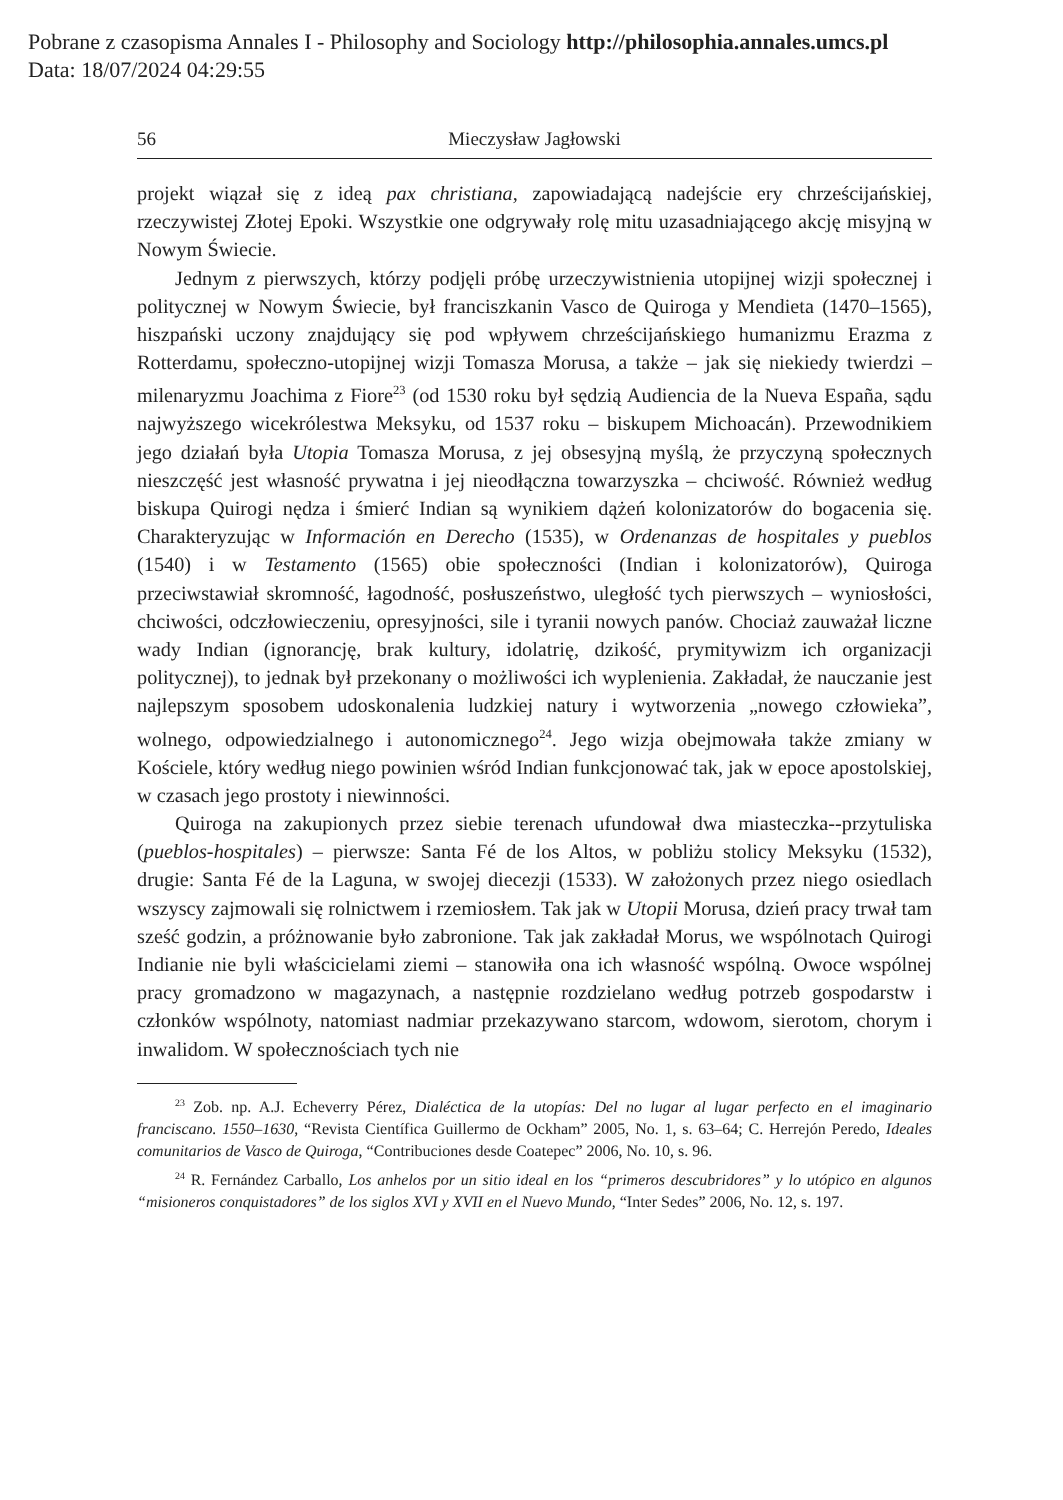Pobrane z czasopisma Annales I - Philosophy and Sociology http://philosophia.annales.umcs.pl
Data: 18/07/2024 04:29:55
56 Mieczysław Jagłowski
projekt wiązał się z ideą pax christiana, zapowiadającą nadejście ery chrześcijańskiej, rzeczywistej Złotej Epoki. Wszystkie one odgrywały rolę mitu uzasadniającego akcję misyjną w Nowym Świecie.
Jednym z pierwszych, którzy podjęli próbę urzeczywistnienia utopijnej wizji społecznej i politycznej w Nowym Świecie, był franciszkanin Vasco de Quiroga y Mendieta (1470–1565), hiszpański uczony znajdujący się pod wpływem chrześcijańskiego humanizmu Erazma z Rotterdamu, społeczno-utopijnej wizji Tomasza Morusa, a także – jak się niekiedy twierdzi – milenaryzmu Joachima z Fiore<sup>23</sup> (od 1530 roku był sędzią Audiencia de la Nueva España, sądu najwyższego wicekrólestwa Meksyku, od 1537 roku – biskupem Michoacán). Przewodnikiem jego działań była Utopia Tomasza Morusa, z jej obsesyjną myślą, że przyczyną społecznych nieszczęść jest własność prywatna i jej nieodłączna towarzyszka – chciwość. Również według biskupa Quirogi nędza i śmierć Indian są wynikiem dążeń kolonizatorów do bogacenia się. Charakteryzując w Información en Derecho (1535), w Ordenanzas de hospitales y pueblos (1540) i w Testamento (1565) obie społeczności (Indian i kolonizatorów), Quiroga przeciwstawiał skromność, łagodność, posłuszeństwo, uległość tych pierwszych – wyniosłości, chciwości, odczłowieczeniu, opresyjności, sile i tyranii nowych panów. Chociaż zauważał liczne wady Indian (ignorancję, brak kultury, idolatrię, dzikość, prymitywizm ich organizacji politycznej), to jednak był przekonany o możliwości ich wyplenienia. Zakładał, że nauczanie jest najlepszym sposobem udoskonalenia ludzkiej natury i wytworzenia „nowego człowieka”, wolnego, odpowiedzialnego i autonomicznego<sup>24</sup>. Jego wizja obejmowała także zmiany w Kościele, który według niego powinien wśród Indian funkcjonować tak, jak w epoce apostolskiej, w czasach jego prostoty i niewinności.
Quiroga na zakupionych przez siebie terenach ufundował dwa miasteczka--przytuliska (pueblos-hospitales) – pierwsze: Santa Fé de los Altos, w pobliżu stolicy Meksyku (1532), drugie: Santa Fé de la Laguna, w swojej diecezji (1533). W założonych przez niego osiedlach wszyscy zajmowali się rolnictwem i rzemiosłem. Tak jak w Utopii Morusa, dzień pracy trwał tam sześć godzin, a próżnowanie było zabronione. Tak jak zakładał Morus, we wspólnotach Quirogi Indianie nie byli właścicielami ziemi – stanowiła ona ich własność wspólną. Owoce wspólnej pracy gromadzono w magazynach, a następnie rozdzielano według potrzeb gospodarstw i członków wspólnoty, natomiast nadmiar przekazywano starcom, wdowom, sierotom, chorym i inwalidom. W społecznościach tych nie
<sup>23</sup> Zob. np. A.J. Echeverry Pérez, Dialéctica de la utopías: Del no lugar al lugar perfecto en el imaginario franciscano. 1550–1630, “Revista Científica Guillermo de Ockham” 2005, No. 1, s. 63–64; C. Herrejón Peredo, Ideales comunitarios de Vasco de Quiroga, “Contribuciones desde Coatepec” 2006, No. 10, s. 96.
<sup>24</sup> R. Fernández Carballo, Los anhelos por un sitio ideal en los “primeros descubridores” y lo utópico en algunos “misioneros conquistadores” de los siglos XVI y XVII en el Nuevo Mundo, “Inter Sedes” 2006, No. 12, s. 197.